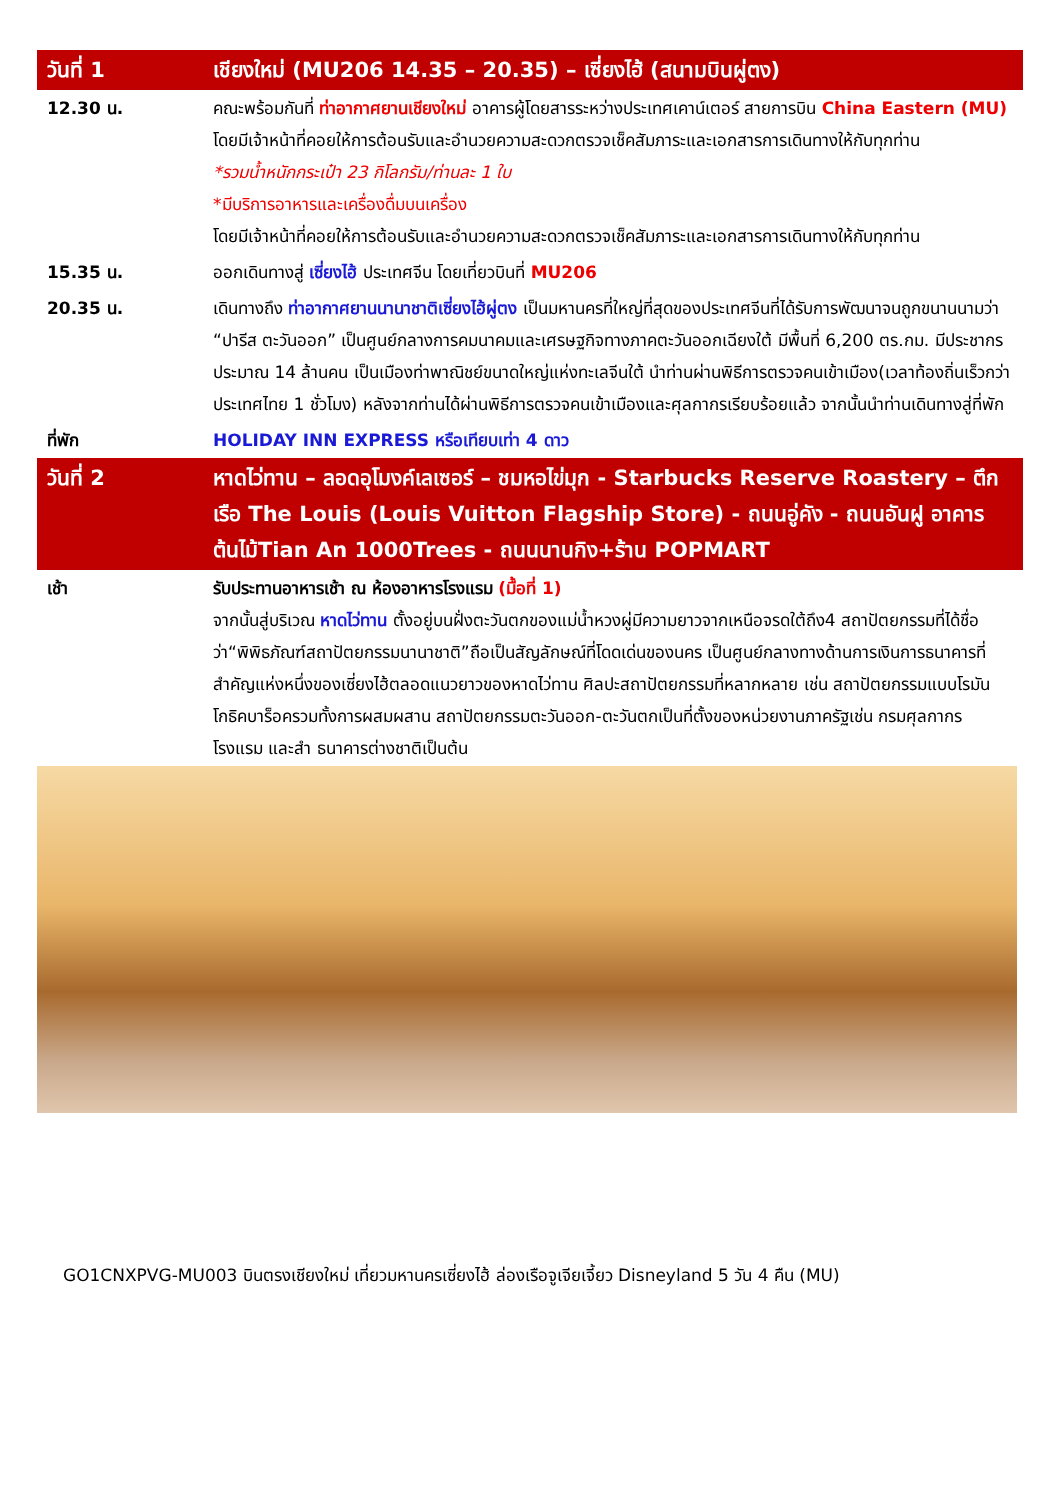| วันที่ 1 | เชียงใหม่ (MU206 14.35 – 20.35) – เซี่ยงไฮ้ (สนามบินผู่ตง) |
| 12.30 น. | คณะพร้อมกันที่ ท่าอากาศยานเชียงใหม่ อาคารผู้โดยสารระหว่างประเทศเคาน์เตอร์ สายการบิน China Eastern (MU) โดยมีเจ้าหน้าที่คอยให้การต้อนรับและอำนวยความสะดวกตรวจเช็คสัมภาระและเอกสารการเดินทางให้กับทุกท่าน *รวมน้ำหนักกระเป๋า 23 กิโลกรัม/ท่านละ 1 ใบ *มีบริการอาหารและเครื่องดื่มบนเครื่อง โดยมีเจ้าหน้าที่คอยให้การต้อนรับและอำนวยความสะดวกตรวจเช็คสัมภาระและเอกสารการเดินทางให้กับทุกท่าน |
| 15.35 น. | ออกเดินทางสู่ เซี่ยงไฮ้ ประเทศจีน โดยเที่ยวบินที่ MU206 |
| 20.35 น. | เดินทางถึง ท่าอากาศยานนานาชาติเซี่ยงไฮ้ผู่ตง เป็นมหานครที่ใหญ่ที่สุดของประเทศจีนที่ได้รับการพัฒนาจนถูกขนานนามว่า “ปารีส ตะวันออก” เป็นศูนย์กลางการคมนาคมและเศรษฐกิจทางภาคตะวันออกเฉียงใต้ มีพื้นที่ 6,200 ตร.กม. มีประชากรประมาณ 14 ล้านคน เป็นเมืองท่าพาณิชย์ขนาดใหญ่แห่งทะเลจีนใต้ นำท่านผ่านพิธีการตรวจคนเข้าเมือง(เวลาท้องถิ่นเร็วกว่าประเทศไทย 1 ชั่วโมง) หลังจากท่านได้ผ่านพิธีการตรวจคนเข้าเมืองและศุลกากรเรียบร้อยแล้ว จากนั้นนำท่านเดินทางสู่ที่พัก |
| ที่พัก | HOLIDAY INN EXPRESS หรือเทียบเท่า 4 ดาว |
| วันที่ 2 | หาดไว่ทาน – ลอดอุโมงค์เลเซอร์ – ชมหอไข่มุก - Starbucks Reserve Roastery – ตึกเรือ The Louis (Louis Vuitton Flagship Store) - ถนนอู่คัง - ถนนอันฝู อาคารต้นไม้Tian An 1000Trees - ถนนนานกิง+ร้าน POPMART |
| เช้า | รับประทานอาหารเช้า ณ ห้องอาหารโรงแรม (มื้อที่ 1) จากนั้นสู่บริเวณ หาดไว่ทาน ตั้งอยู่บนฝั่งตะวันตกของแม่น้ำหวงผู่มีความยาวจากเหนือจรดใต้ถึง4 สถาปัตยกรรมที่ได้ชื่อว่า“พิพิธภัณฑ์สถาปัตยกรรมนานาชาติ”ถือเป็นสัญลักษณ์ที่โดดเด่นของนคร เป็นศูนย์กลางทางด้านการเงินการธนาคารที่สำคัญแห่งหนึ่งของเซี่ยงไฮ้ตลอดแนวยาวของหาดไว่ทาน ศิลปะสถาปัตยกรรมที่หลากหลาย เช่น สถาปัตยกรรมแบบโรมันโกธิคบาร็อครวมทั้งการผสมผสาน สถาปัตยกรรมตะวันออก-ตะวันตกเป็นที่ตั้งของหน่วยงานภาครัฐเช่น กรมศุลกากร โรงแรม และสำ ธนาคารต่างชาติเป็นต้น |
GO1CNXPVG-MU003 บินตรงเชียงใหม่ เที่ยวมหานครเซี่ยงไฮ้ ล่องเรือจูเจียเจี้ยว Disneyland 5 วัน 4 คืน (MU)